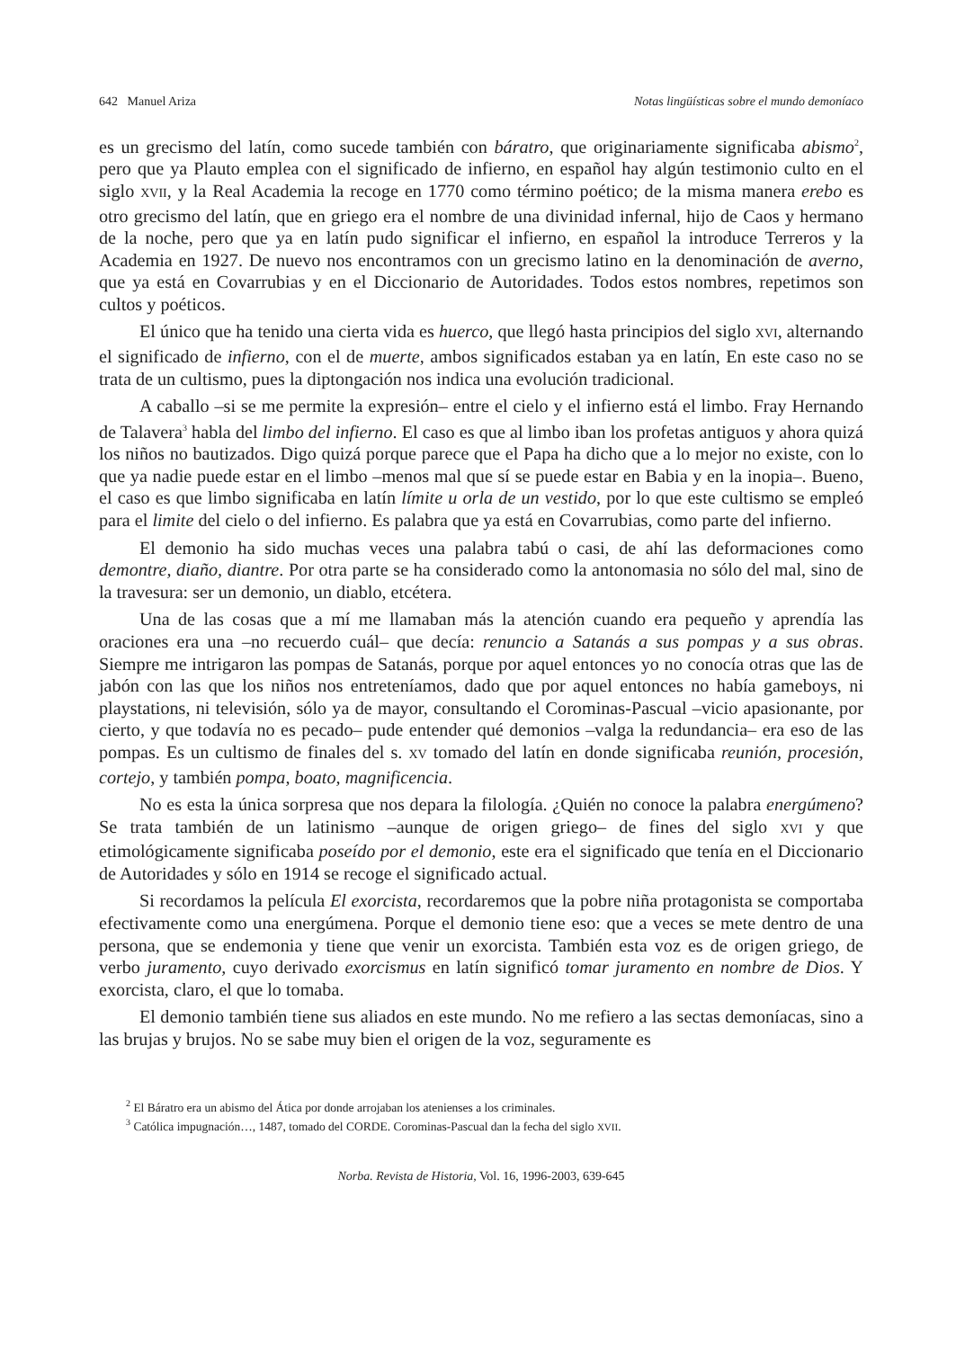642 Manuel Ariza Notas lingüísticas sobre el mundo demoníaco
es un grecismo del latín, como sucede también con báratro, que originariamente significaba abismo<sup>2</sup>, pero que ya Plauto emplea con el significado de infierno, en español hay algún testimonio culto en el siglo XVII, y la Real Academia la recoge en 1770 como término poético; de la misma manera erebo es otro grecismo del latín, que en griego era el nombre de una divinidad infernal, hijo de Caos y hermano de la noche, pero que ya en latín pudo significar el infierno, en español la introduce Terreros y la Academia en 1927. De nuevo nos encontramos con un grecismo latino en la denominación de averno, que ya está en Covarrubias y en el Diccionario de Autoridades. Todos estos nombres, repetimos son cultos y poéticos.
El único que ha tenido una cierta vida es huerco, que llegó hasta principios del siglo XVI, alternando el significado de infierno, con el de muerte, ambos significados estaban ya en latín, En este caso no se trata de un cultismo, pues la diptongación nos indica una evolución tradicional.
A caballo –si se me permite la expresión– entre el cielo y el infierno está el limbo. Fray Hernando de Talavera<sup>3</sup> habla del limbo del infierno. El caso es que al limbo iban los profetas antiguos y ahora quizá los niños no bautizados. Digo quizá porque parece que el Papa ha dicho que a lo mejor no existe, con lo que ya nadie puede estar en el limbo –menos mal que sí se puede estar en Babia y en la inopia–. Bueno, el caso es que limbo significaba en latín límite u orla de un vestido, por lo que este cultismo se empleó para el limite del cielo o del infierno. Es palabra que ya está en Covarrubias, como parte del infierno.
El demonio ha sido muchas veces una palabra tabú o casi, de ahí las deformaciones como demontre, diaño, diantre. Por otra parte se ha considerado como la antonomasia no sólo del mal, sino de la travesura: ser un demonio, un diablo, etcétera.
Una de las cosas que a mí me llamaban más la atención cuando era pequeño y aprendía las oraciones era una –no recuerdo cuál– que decía: renuncio a Satanás a sus pompas y a sus obras. Siempre me intrigaron las pompas de Satanás, porque por aquel entonces yo no conocía otras que las de jabón con las que los niños nos entreteníamos, dado que por aquel entonces no había gameboys, ni playstations, ni televisión, sólo ya de mayor, consultando el Corominas-Pascual –vicio apasionante, por cierto, y que todavía no es pecado– pude entender qué demonios –valga la redundancia– era eso de las pompas. Es un cultismo de finales del s. XV tomado del latín en donde significaba reunión, procesión, cortejo, y también pompa, boato, magnificencia.
No es esta la única sorpresa que nos depara la filología. ¿Quién no conoce la palabra energúmeno? Se trata también de un latinismo –aunque de origen griego– de fines del siglo XVI y que etimológicamente significaba poseído por el demonio, este era el significado que tenía en el Diccionario de Autoridades y sólo en 1914 se recoge el significado actual.
Si recordamos la película El exorcista, recordaremos que la pobre niña protagonista se comportaba efectivamente como una energúmena. Porque el demonio tiene eso: que a veces se mete dentro de una persona, que se endemonia y tiene que venir un exorcista. También esta voz es de origen griego, de verbo juramento, cuyo derivado exorcismus en latín significó tomar juramento en nombre de Dios. Y exorcista, claro, el que lo tomaba.
El demonio también tiene sus aliados en este mundo. No me refiero a las sectas demoníacas, sino a las brujas y brujos. No se sabe muy bien el origen de la voz, seguramente es
<sup>2</sup> El Báratro era un abismo del Ática por donde arrojaban los atenienses a los criminales.
<sup>3</sup> Católica impugnación…, 1487, tomado del CORDE. Corominas-Pascual dan la fecha del siglo XVII.
Norba. Revista de Historia, Vol. 16, 1996-2003, 639-645